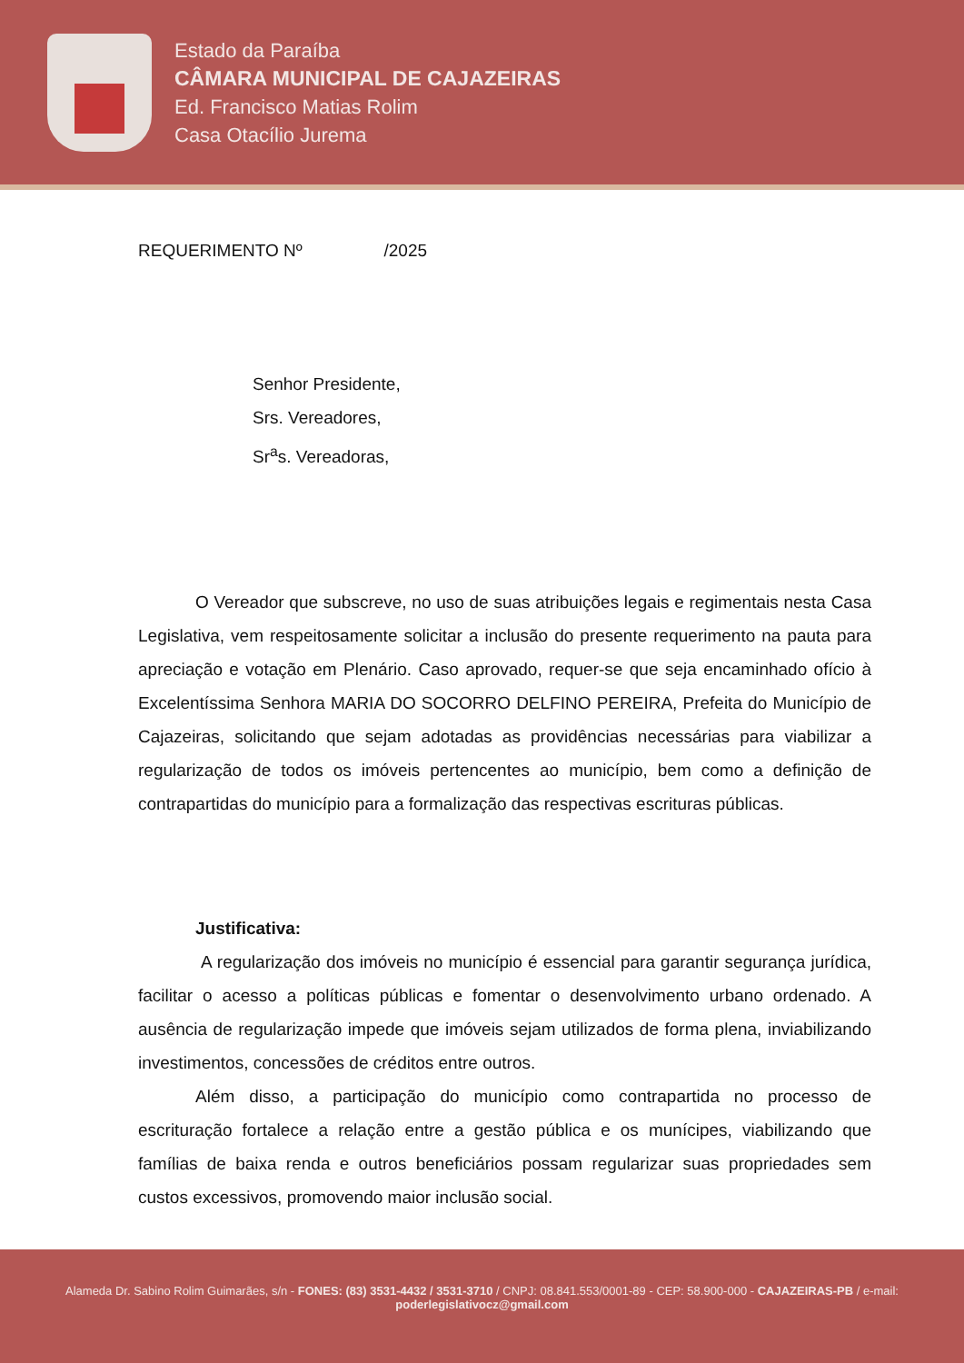Estado da Paraíba
CÂMARA MUNICIPAL DE CAJAZEIRAS
Ed. Francisco Matias Rolim
Casa Otacílio Jurema
REQUERIMENTO Nº /2025
Senhor Presidente,
Srs. Vereadores,
Sr<sup>a</sup>s. Vereadoras,
O Vereador que subscreve, no uso de suas atribuições legais e regimentais nesta Casa Legislativa, vem respeitosamente solicitar a inclusão do presente requerimento na pauta para apreciação e votação em Plenário. Caso aprovado, requer-se que seja encaminhado ofício à Excelentíssima Senhora MARIA DO SOCORRO DELFINO PEREIRA, Prefeita do Município de Cajazeiras, solicitando que sejam adotadas as providências necessárias para viabilizar a regularização de todos os imóveis pertencentes ao município, bem como a definição de contrapartidas do município para a formalização das respectivas escrituras públicas.
Justificativa:
A regularização dos imóveis no município é essencial para garantir segurança jurídica, facilitar o acesso a políticas públicas e fomentar o desenvolvimento urbano ordenado. A ausência de regularização impede que imóveis sejam utilizados de forma plena, inviabilizando investimentos, concessões de créditos entre outros.
Além disso, a participação do município como contrapartida no processo de escrituração fortalece a relação entre a gestão pública e os munícipes, viabilizando que famílias de baixa renda e outros beneficiários possam regularizar suas propriedades sem custos excessivos, promovendo maior inclusão social.
Alameda Dr. Sabino Rolim Guimarães, s/n - FONES: (83) 3531-4432 / 3531-3710 / CNPJ: 08.841.553/0001-89 - CEP: 58.900-000 - CAJAZEIRAS-PB / e-mail: poderlegislativocz@gmail.com